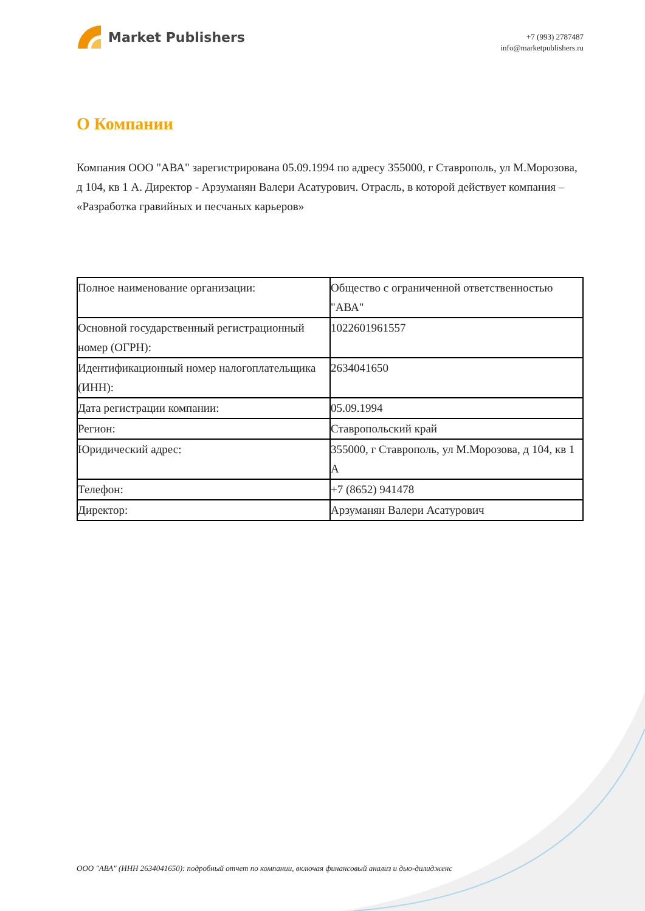Market Publishers
+7 (993) 2787487
info@marketpublishers.ru
О Компании
Компания ООО "АВА" зарегистрирована 05.09.1994 по адресу 355000, г Ставрополь, ул М.Морозова, д 104, кв 1 А. Директор - Арзуманян Валери Асатурович. Отрасль, в которой действует компания – «Разработка гравийных и песчаных карьеров»
| Полное наименование организации: | Общество с ограниченной ответственностью "АВА" |
| Основной государственный регистрационный номер (ОГРН): | 1022601961557 |
| Идентификационный номер налогоплательщика (ИНН): | 2634041650 |
| Дата регистрации компании: | 05.09.1994 |
| Регион: | Ставропольский край |
| Юридический адрес: | 355000, г Ставрополь, ул М.Морозова, д 104, кв 1 А |
| Телефон: | +7 (8652) 941478 |
| Директор: | Арзуманян Валери Асатурович |
ООО "АВА" (ИНН 2634041650): подробный отчет по компании, включая финансовый анализ и дью-дилидженс